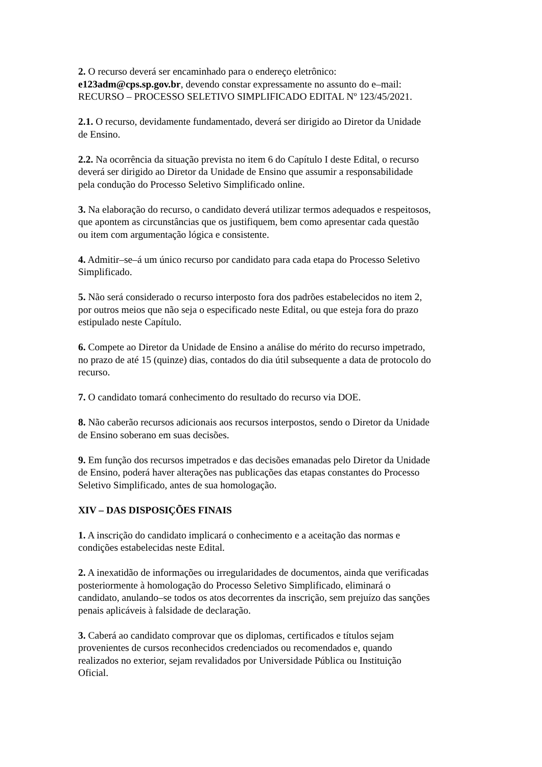2. O recurso deverá ser encaminhado para o endereço eletrônico:
e123adm@cps.sp.gov.br, devendo constar expressamente no assunto do e–mail:
RECURSO – PROCESSO SELETIVO SIMPLIFICADO EDITAL Nº 123/45/2021.
2.1. O recurso, devidamente fundamentado, deverá ser dirigido ao Diretor da Unidade
de Ensino.
2.2. Na ocorrência da situação prevista no item 6 do Capítulo I deste Edital, o recurso
deverá ser dirigido ao Diretor da Unidade de Ensino que assumir a responsabilidade
pela condução do Processo Seletivo Simplificado online.
3. Na elaboração do recurso, o candidato deverá utilizar termos adequados e respeitosos,
que apontem as circunstâncias que os justifiquem, bem como apresentar cada questão
ou item com argumentação lógica e consistente.
4. Admitir–se–á um único recurso por candidato para cada etapa do Processo Seletivo
Simplificado.
5. Não será considerado o recurso interposto fora dos padrões estabelecidos no item 2,
por outros meios que não seja o especificado neste Edital, ou que esteja fora do prazo
estipulado neste Capítulo.
6. Compete ao Diretor da Unidade de Ensino a análise do mérito do recurso impetrado,
no prazo de até 15 (quinze) dias, contados do dia útil subsequente a data de protocolo do
recurso.
7. O candidato tomará conhecimento do resultado do recurso via DOE.
8. Não caberão recursos adicionais aos recursos interpostos, sendo o Diretor da Unidade
de Ensino soberano em suas decisões.
9. Em função dos recursos impetrados e das decisões emanadas pelo Diretor da Unidade
de Ensino, poderá haver alterações nas publicações das etapas constantes do Processo
Seletivo Simplificado, antes de sua homologação.
XIV – DAS DISPOSIÇÕES FINAIS
1. A inscrição do candidato implicará o conhecimento e a aceitação das normas e
condições estabelecidas neste Edital.
2. A inexatidão de informações ou irregularidades de documentos, ainda que verificadas
posteriormente à homologação do Processo Seletivo Simplificado, eliminará o
candidato, anulando–se todos os atos decorrentes da inscrição, sem prejuízo das sanções
penais aplicáveis à falsidade de declaração.
3. Caberá ao candidato comprovar que os diplomas, certificados e títulos sejam
provenientes de cursos reconhecidos credenciados ou recomendados e, quando
realizados no exterior, sejam revalidados por Universidade Pública ou Instituição
Oficial.